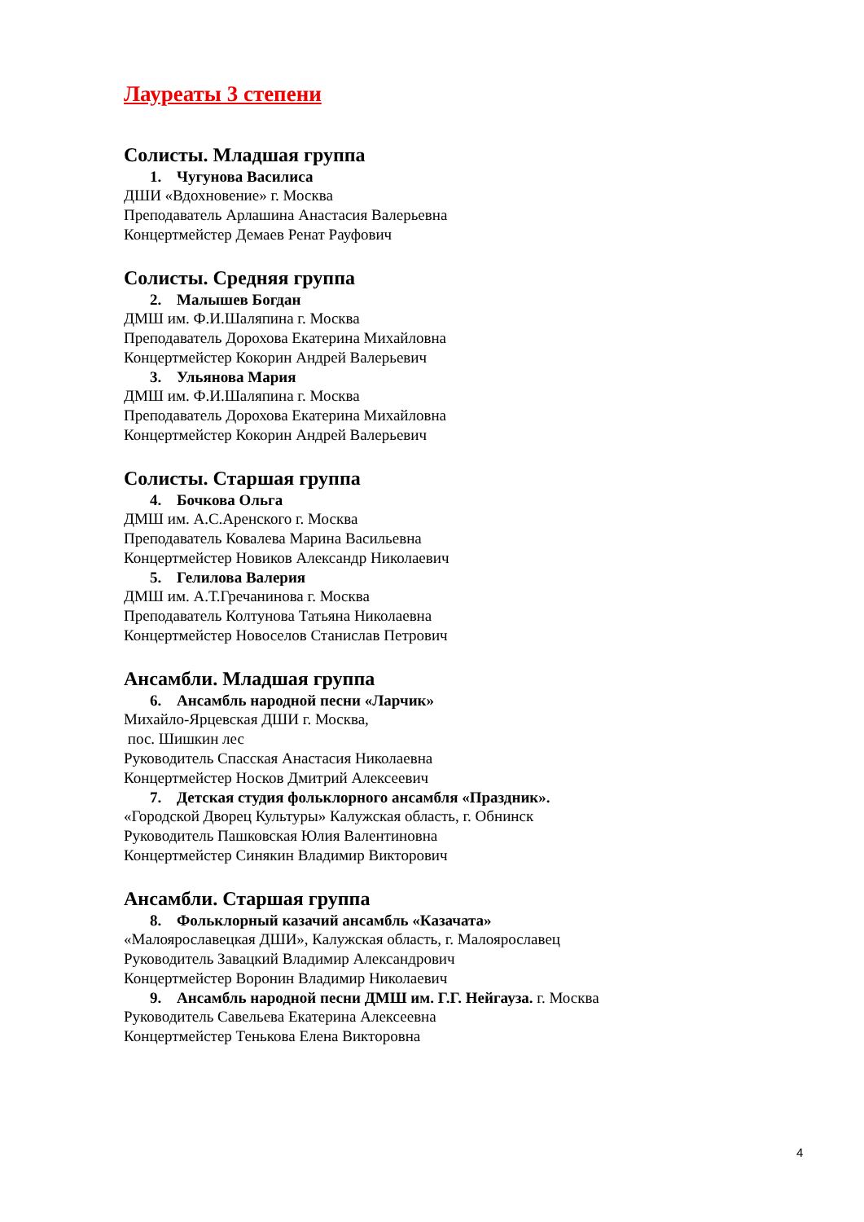Лауреаты 3 степени
Солисты. Младшая группа
1. Чугунова Василиса
ДШИ «Вдохновение» г. Москва
Преподаватель Арлашина Анастасия Валерьевна
Концертмейстер Демаев Ренат Рауфович
Солисты. Средняя группа
2. Малышев Богдан
ДМШ им. Ф.И.Шаляпина г. Москва
Преподаватель Дорохова Екатерина Михайловна
Концертмейстер Кокорин Андрей Валерьевич
3. Ульянова Мария
ДМШ им. Ф.И.Шаляпина г. Москва
Преподаватель Дорохова Екатерина Михайловна
Концертмейстер Кокорин Андрей Валерьевич
Солисты. Старшая группа
4. Бочкова Ольга
ДМШ им. А.С.Аренского г. Москва
Преподаватель Ковалева Марина Васильевна
Концертмейстер Новиков Александр Николаевич
5. Гелилова Валерия
ДМШ им. А.Т.Гречанинова г. Москва
Преподаватель Колтунова Татьяна Николаевна
Концертмейстер Новоселов Станислав Петрович
Ансамбли. Младшая группа
6. Ансамбль народной песни «Ларчик»
Михайло-Ярцевская ДШИ г. Москва,
пос. Шишкин лес
Руководитель Спасская Анастасия Николаевна
Концертмейстер Носков Дмитрий Алексеевич
7. Детская студия фольклорного ансамбля «Праздник».
«Городской Дворец Культуры» Калужская область, г. Обнинск
Руководитель Пашковская Юлия Валентиновна
Концертмейстер Синякин Владимир Викторович
Ансамбли. Старшая группа
8. Фольклорный казачий ансамбль «Казачата»
«Малоярославецкая ДШИ», Калужская область, г. Малоярославец
Руководитель Завацкий Владимир Александрович
Концертмейстер Воронин Владимир Николаевич
9. Ансамбль народной песни ДМШ им. Г.Г. Нейгауза. г. Москва
Руководитель Савельева Екатерина Алексеевна
Концертмейстер Тенькова Елена Викторовна
4